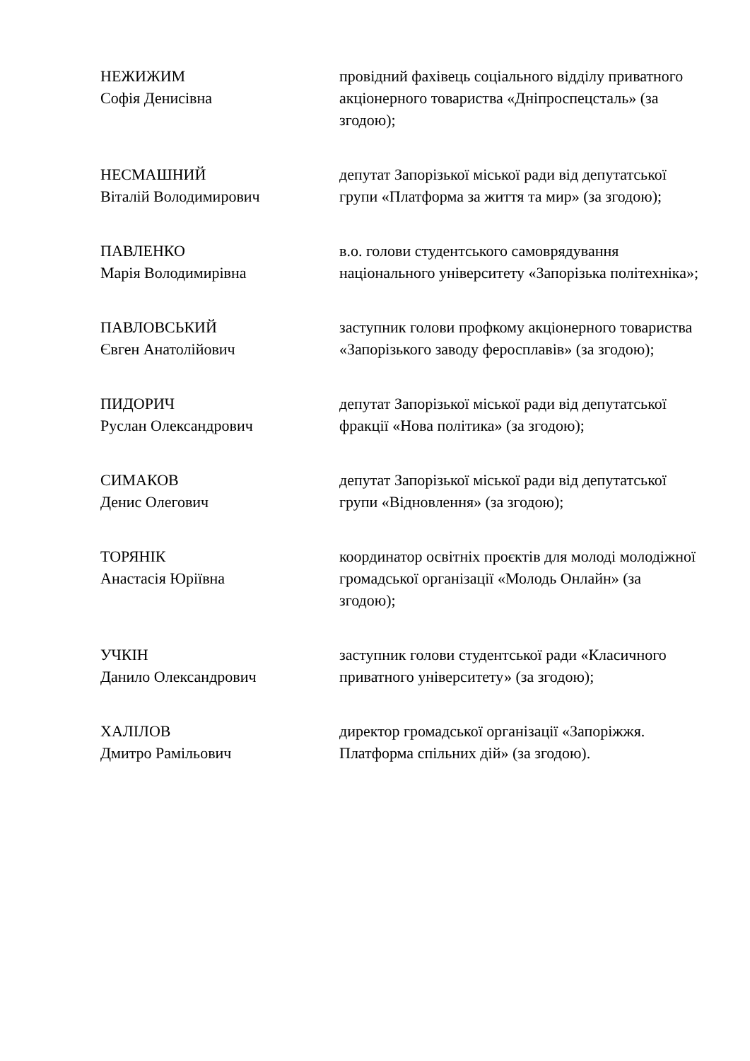НЕЖИЖИМ
Софія Денисівна
провідний фахівець соціального відділу приватного акціонерного товариства «Дніпроспецсталь» (за згодою);
НЕСМАШНИЙ
Віталій Володимирович
депутат Запорізької міської ради від депутатської групи «Платформа за життя та мир» (за згодою);
ПАВЛЕНКО
Марія Володимирівна
в.о. голови студентського самоврядування національного університету «Запорізька політехніка»;
ПАВЛОВСЬКИЙ
Євген Анатолійович
заступник голови профкому акціонерного товариства «Запорізького заводу феросплавів» (за згодою);
ПИДОРИЧ
Руслан Олександрович
депутат Запорізької міської ради від депутатської фракції «Нова політика» (за згодою);
СИМАКОВ
Денис Олегович
депутат Запорізької міської ради від депутатської групи «Відновлення» (за згодою);
ТОРЯНІК
Анастасія Юріївна
координатор освітніх проєктів для молоді молодіжної громадської організації «Молодь Онлайн» (за згодою);
УЧКІН
Данило Олександрович
заступник голови студентської ради «Класичного приватного університету» (за згодою);
ХАЛІЛОВ
Дмитро Рамільович
директор громадської організації «Запоріжжя. Платформа спільних дій» (за згодою).